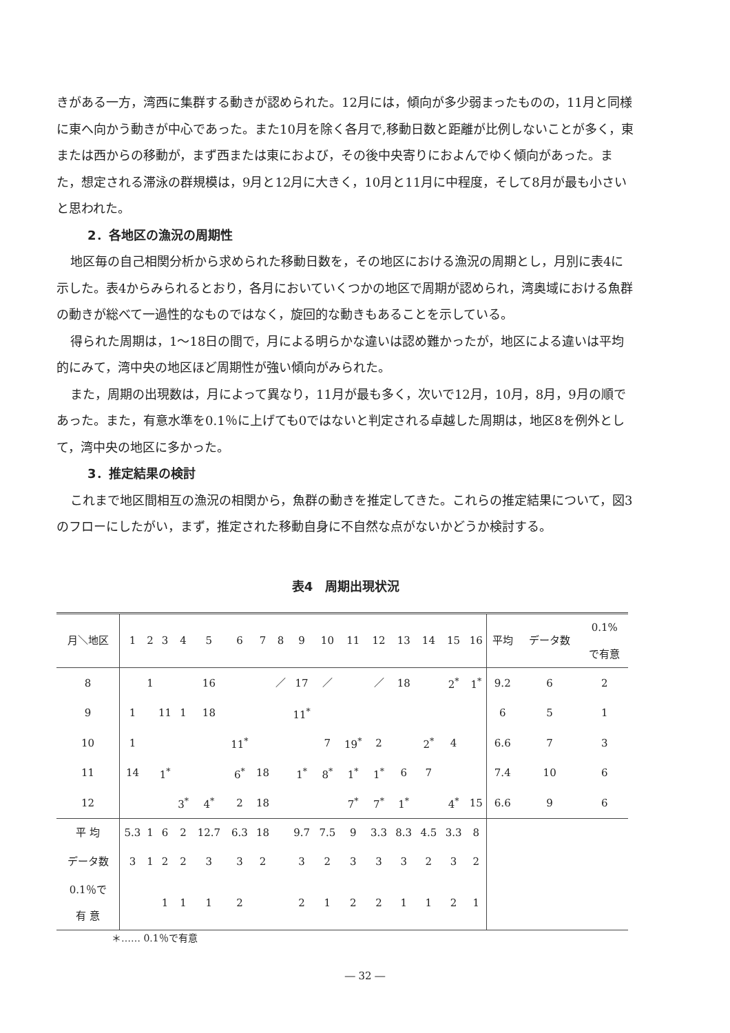きがある一方，湾西に集群する動きが認められた。12月には，傾向が多少弱まったものの，11月と同様に東へ向かう動きが中心であった。また10月を除く各月で,移動日数と距離が比例しないことが多く，東または西からの移動が，まず西または東におよび，その後中央寄りにおよんでゆく傾向があった。また，想定される滞泳の群規模は，9月と12月に大きく，10月と11月に中程度，そして8月が最も小さいと思われた。
2．各地区の漁況の周期性
地区毎の自己相関分析から求められた移動日数を，その地区における漁況の周期とし，月別に表4に示した。表4からみられるとおり，各月においていくつかの地区で周期が認められ，湾奥域における魚群の動きが総べて一過性的なものではなく，旋回的な動きもあることを示している。
得られた周期は，1～18日の間で，月による明らかな違いは認め難かったが，地区による違いは平均的にみて，湾中央の地区ほど周期性が強い傾向がみられた。
また，周期の出現数は，月によって異なり，11月が最も多く，次いで12月，10月，8月，9月の順であった。また，有意水準を0.1％に上げても0ではないと判定される卓越した周期は，地区8を例外として，湾中央の地区に多かった。
3．推定結果の検討
これまで地区間相互の漁況の相関から，魚群の動きを推定してきた。これらの推定結果について，図3のフローにしたがい，まず，推定された移動自身に不自然な点がないかどうか検討する。
表4　周期出現状況
| 月＼地区 | 1 | 2 | 3 | 4 | 5 | 6 | 7 | 8 | 9 | 10 | 11 | 12 | 13 | 14 | 15 | 16 | 平均 | データ数 | 0.1% で有意 |
| --- | --- | --- | --- | --- | --- | --- | --- | --- | --- | --- | --- | --- | --- | --- | --- | --- | --- | --- | --- |
| 8 | | 1 | | | 16 | | | ／ | 17 | ／ | | ／ | 18 | | 2<sup>*</sup> | 1<sup>*</sup> | 9.2 | 6 | 2 |
| 9 | 1 | | 11 | 1 | 18 | | | | 11<sup>*</sup> | | | | | | | | 6 | 5 | 1 |
| 10 | 1 | | | | | 11<sup>*</sup> | | | | 7 | 19<sup>*</sup> | 2 | | 2<sup>*</sup> | 4 | | 6.6 | 7 | 3 |
| 11 | 14 | | 1<sup>*</sup> | | | 6<sup>*</sup> | 18 | | 1<sup>*</sup> | 8<sup>*</sup> | 1<sup>*</sup> | 1<sup>*</sup> | 6 | 7 | | | 7.4 | 10 | 6 |
| 12 | | | | 3<sup>*</sup> | 4<sup>*</sup> | 2 | 18 | | | | 7<sup>*</sup> | 7<sup>*</sup> | 1<sup>*</sup> | | 4<sup>*</sup> | 15 | 6.6 | 9 | 6 |
| 平 均 | 5.3 | 1 | 6 | 2 | 12.7 | 6.3 | 18 | | 9.7 | 7.5 | 9 | 3.3 | 8.3 | 4.5 | 3.3 | 8 | | | |
| データ数 | 3 | 1 | 2 | 2 | 3 | 3 | 2 | | 3 | 2 | 3 | 3 | 3 | 2 | 3 | 2 | | | |
| 0.1％で 有 意 | | | 1 | 1 | 1 | 2 | | | 2 | 1 | 2 | 2 | 1 | 1 | 2 | 1 | | | |
＊…… 0.1％で有意
― 32 ―